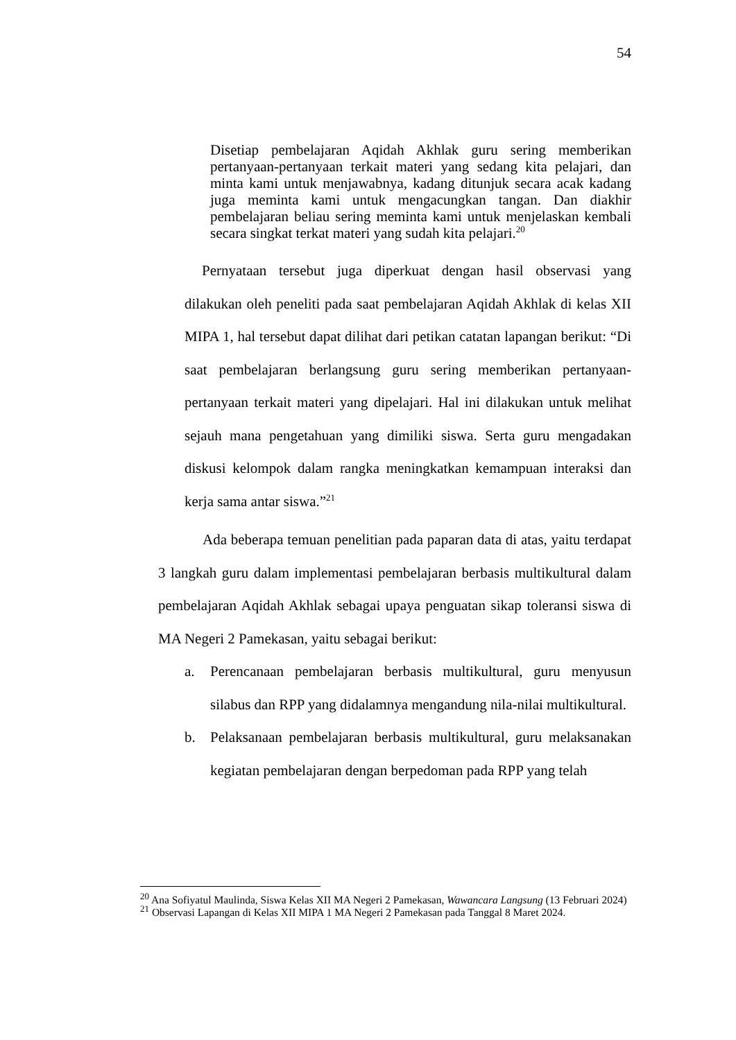54
Disetiap pembelajaran Aqidah Akhlak guru sering memberikan pertanyaan-pertanyaan terkait materi yang sedang kita pelajari, dan minta kami untuk menjawabnya, kadang ditunjuk secara acak kadang juga meminta kami untuk mengacungkan tangan. Dan diakhir pembelajaran beliau sering meminta kami untuk menjelaskan kembali secara singkat terkat materi yang sudah kita pelajari.<sup>20</sup>
Pernyataan tersebut juga diperkuat dengan hasil observasi yang dilakukan oleh peneliti pada saat pembelajaran Aqidah Akhlak di kelas XII MIPA 1, hal tersebut dapat dilihat dari petikan catatan lapangan berikut: “Di saat pembelajaran berlangsung guru sering memberikan pertanyaan-pertanyaan terkait materi yang dipelajari. Hal ini dilakukan untuk melihat sejauh mana pengetahuan yang dimiliki siswa. Serta guru mengadakan diskusi kelompok dalam rangka meningkatkan kemampuan interaksi dan kerja sama antar siswa.”<sup>21</sup>
Ada beberapa temuan penelitian pada paparan data di atas, yaitu terdapat 3 langkah guru dalam implementasi pembelajaran berbasis multikultural dalam pembelajaran Aqidah Akhlak sebagai upaya penguatan sikap toleransi siswa di MA Negeri 2 Pamekasan, yaitu sebagai berikut:
a. Perencanaan pembelajaran berbasis multikultural, guru menyusun silabus dan RPP yang didalamnya mengandung nila-nilai multikultural.
b. Pelaksanaan pembelajaran berbasis multikultural, guru melaksanakan kegiatan pembelajaran dengan berpedoman pada RPP yang telah
<sup>20</sup> Ana Sofiyatul Maulinda, Siswa Kelas XII MA Negeri 2 Pamekasan, Wawancara Langsung (13 Februari 2024)
<sup>21</sup> Observasi Lapangan di Kelas XII MIPA 1 MA Negeri 2 Pamekasan pada Tanggal 8 Maret 2024.